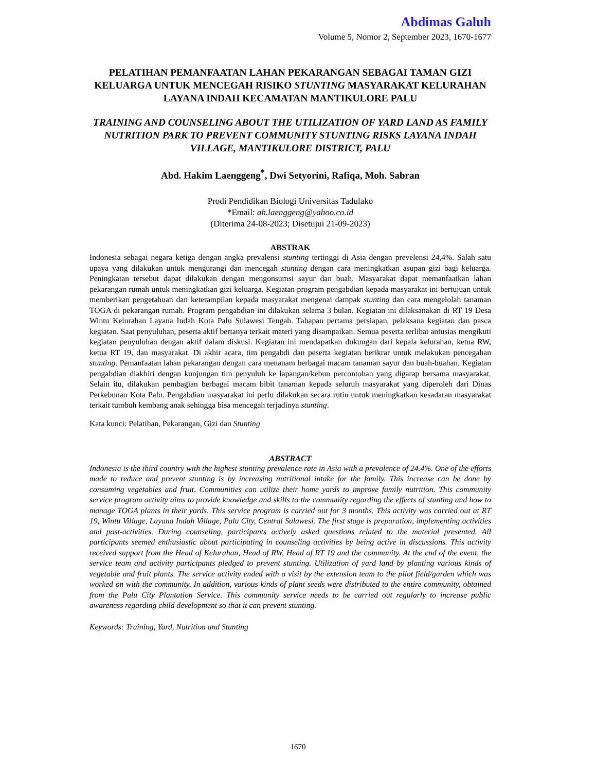Abdimas Galuh
Volume 5, Nomor 2, September 2023, 1670-1677
PELATIHAN PEMANFAATAN LAHAN PEKARANGAN SEBAGAI TAMAN GIZI KELUARGA UNTUK MENCEGAH RISIKO STUNTING MASYARAKAT KELURAHAN LAYANA INDAH KECAMATAN MANTIKULORE PALU
TRAINING AND COUNSELING ABOUT THE UTILIZATION OF YARD LAND AS FAMILY NUTRITION PARK TO PREVENT COMMUNITY STUNTING RISKS LAYANA INDAH VILLAGE, MANTIKULORE DISTRICT, PALU
Abd. Hakim Laenggeng<sup>*</sup>, Dwi Setyorini, Rafiqa, Moh. Sabran
Prodi Pendidikan Biologi Universitas Tadulako
*Email: ah.laenggeng@yahoo.co.id
(Diterima 24-08-2023; Disetujui 21-09-2023)
ABSTRAK
Indonesia sebagai negara ketiga dengan angka prevalensi stunting tertinggi di Asia dengan prevelensi 24,4%. Salah satu upaya yang dilakukan untuk mengurangi dan mencegah stunting dengan cara meningkatkan asupan gizi bagi keluarga. Peningkatan tersebut dapat dilakukan dengan mengonsumsi sayur dan buah. Masyarakat dapat memanfaatkan lahan pekarangan rumah untuk meningkatkan gizi keluarga. Kegiatan program pengabdian kepada masyarakat ini bertujuan untuk memberikan pengetahuan dan keterampilan kepada masyarakat mengenai dampak stunting dan cara mengelolah tanaman TOGA di pekarangan rumah. Program pengabdian ini dilakukan selama 3 bulan. Kegiatan ini dilaksanakan di RT 19 Desa Wintu Kelurahan Layana Indah Kota Palu Sulawesi Tengah. Tahapan pertama persiapan, pelaksana kegiatan dan pasca kegiatan. Saat penyuluhan, peserta aktif bertanya terkait materi yang disampaikan. Semua peserta terlihat antusias mengikuti kegiatan penyuluhan dengan aktif dalam diskusi. Kegiatan ini mendapatkan dukungan dari kepala kelurahan, ketua RW, ketua RT 19, dan masyarakat. Di akhir acara, tim pengabdi dan peserta kegiatan berikrar untuk melakukan pencegahan stunting. Pemanfaatan lahan pekarangan dengan cara menanam berbagai macam tanaman sayur dan buah-buahan. Kegiatan pengabdian diakhiri dengan kunjungan tim penyuluh ke lapangan/kebun percontohan yang digarap bersama masyarakat. Selain itu, dilakukan pembagian berbagai macam bibit tanaman kepada seluruh masyarakat yang diperoleh dari Dinas Perkebunan Kota Palu. Pengabdian masyarakat ini perlu dilakukan secara rutin untuk meningkatkan kesadaran masyarakat terkait tumbuh kembang anak sehingga bisa mencegah terjadinya stunting.
Kata kunci: Pelatihan, Pekarangan, Gizi dan Stunting
ABSTRACT
Indonesia is the third country with the highest stunting prevalence rate in Asia with a prevalence of 24.4%. One of the efforts made to reduce and prevent stunting is by increasing nutritional intake for the family. This increase can be done by consuming vegetables and fruit. Communities can utilize their home yards to improve family nutrition. This community service program activity aims to provide knowledge and skills to the community regarding the effects of stunting and how to manage TOGA plants in their yards. This service program is carried out for 3 months. This activity was carried out at RT 19, Wintu Village, Layana Indah Village, Palu City, Central Sulawesi. The first stage is preparation, implementing activities and post-activities. During counseling, participants actively asked questions related to the material presented. All participants seemed enthusiastic about participating in counseling activities by being active in discussions. This activity received support from the Head of Kelurahan, Head of RW, Head of RT 19 and the community. At the end of the event, the service team and activity participants pledged to prevent stunting. Utilization of yard land by planting various kinds of vegetable and fruit plants. The service activity ended with a visit by the extension team to the pilot field/garden which was worked on with the community. In addition, various kinds of plant seeds were distributed to the entire community, obtained from the Palu City Plantation Service. This community service needs to be carried out regularly to increase public awareness regarding child development so that it can prevent stunting.
Keywords: Training, Yard, Nutrition and Stunting
1670